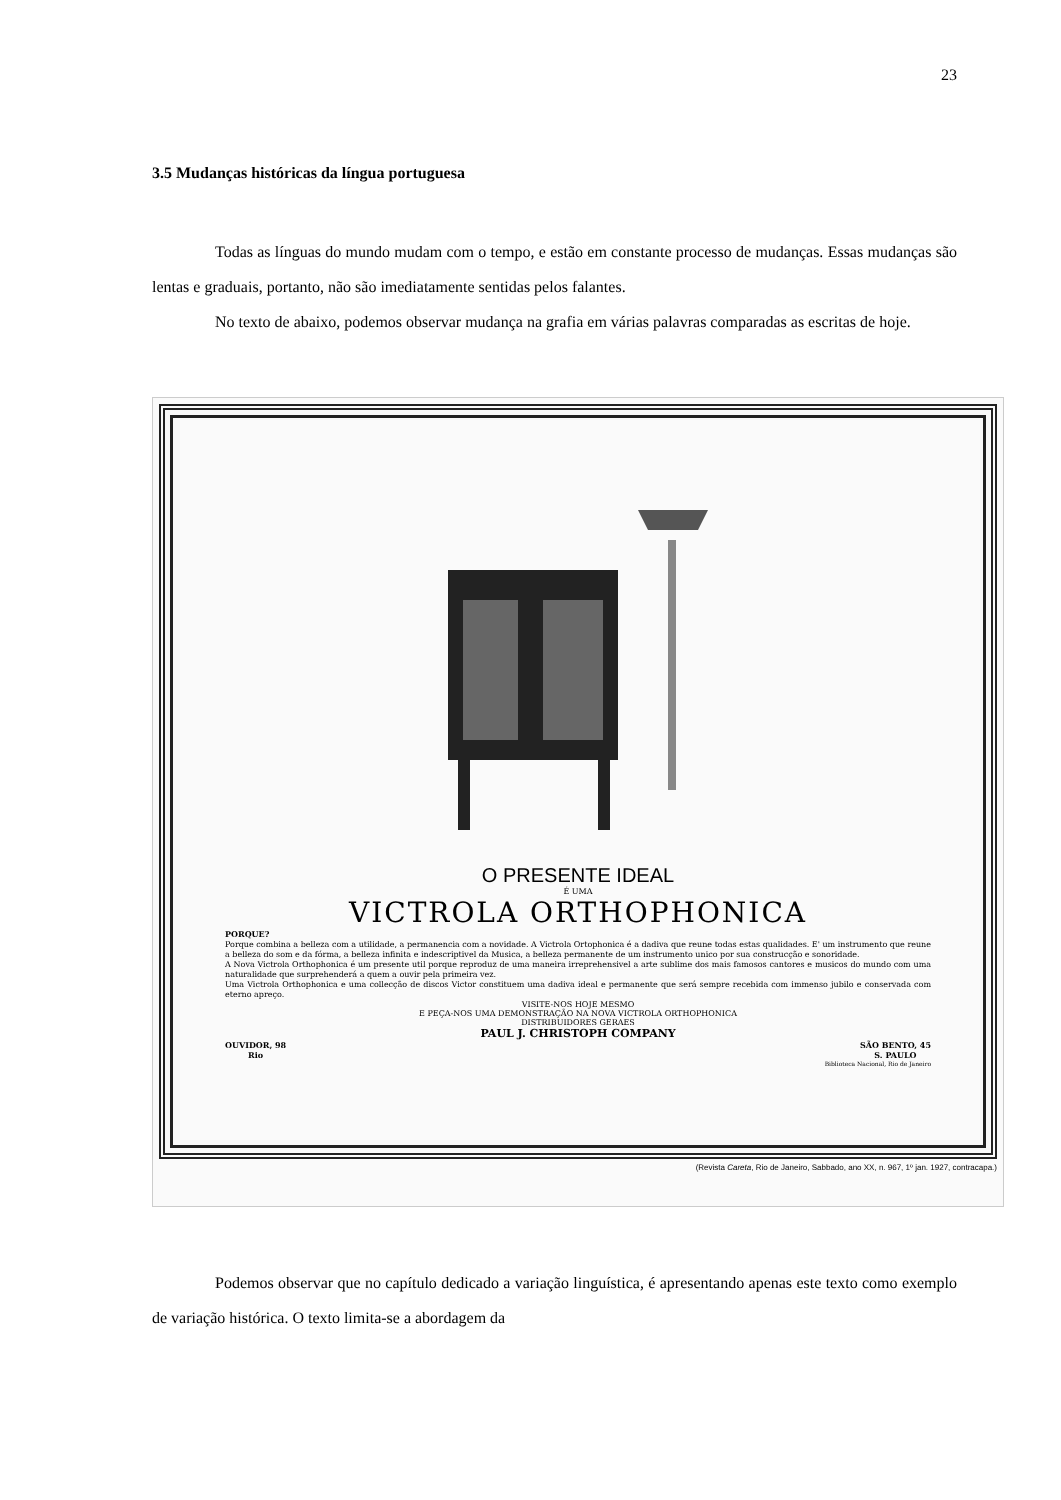23
3.5 Mudanças históricas da língua portuguesa
Todas as línguas do mundo mudam com o tempo, e estão em constante processo de mudanças. Essas mudanças são lentas e graduais, portanto, não são imediatamente sentidas pelos falantes.
No texto de abaixo, podemos observar mudança na grafia em várias palavras comparadas as escritas de hoje.
O PRESENTE IDEAL
É UMA
VICTROLA ORTHOPHONICA
PORQUE?
Porque combina a belleza com a utilidade, a permanencia com a novidade. A Victrola Ortophonica é a dadiva que reune todas estas qualidades. E' um instrumento que reune a belleza do som e da fórma, a belleza infinita e indescriptivel da Musica, a belleza permanente de um instrumento unico por sua construcção e sonoridade.
A Nova Victrola Orthophonica é um presente util porque reproduz de uma maneira irreprehensivel a arte sublime dos mais famosos cantores e musicos do mundo com uma naturalidade que surprehenderá a quem a ouvir pela primeira vez.
Uma Victrola Orthophonica e uma collecção de discos Victor constituem uma dadiva ideal e permanente que será sempre recebida com immenso jubilo e conservada com eterno apreço.
VISITE-NOS HOJE MESMO
E PEÇA-NOS UMA DEMONSTRAÇÃO NA NOVA VICTROLA ORTHOPHONICA
DISTRIBUIDORES GERAES
PAUL J. CHRISTOPH COMPANY
OUVIDOR, 98
Rio SÃO BENTO, 45
S. PAULO
Biblioteca Nacional, Rio de Janeiro
(Revista Careta, Rio de Janeiro, Sabbado, ano XX, n. 967, 1º jan. 1927, contracapa.)
Podemos observar que no capítulo dedicado a variação linguística, é apresentando apenas este texto como exemplo de variação histórica. O texto limita-se a abordagem da